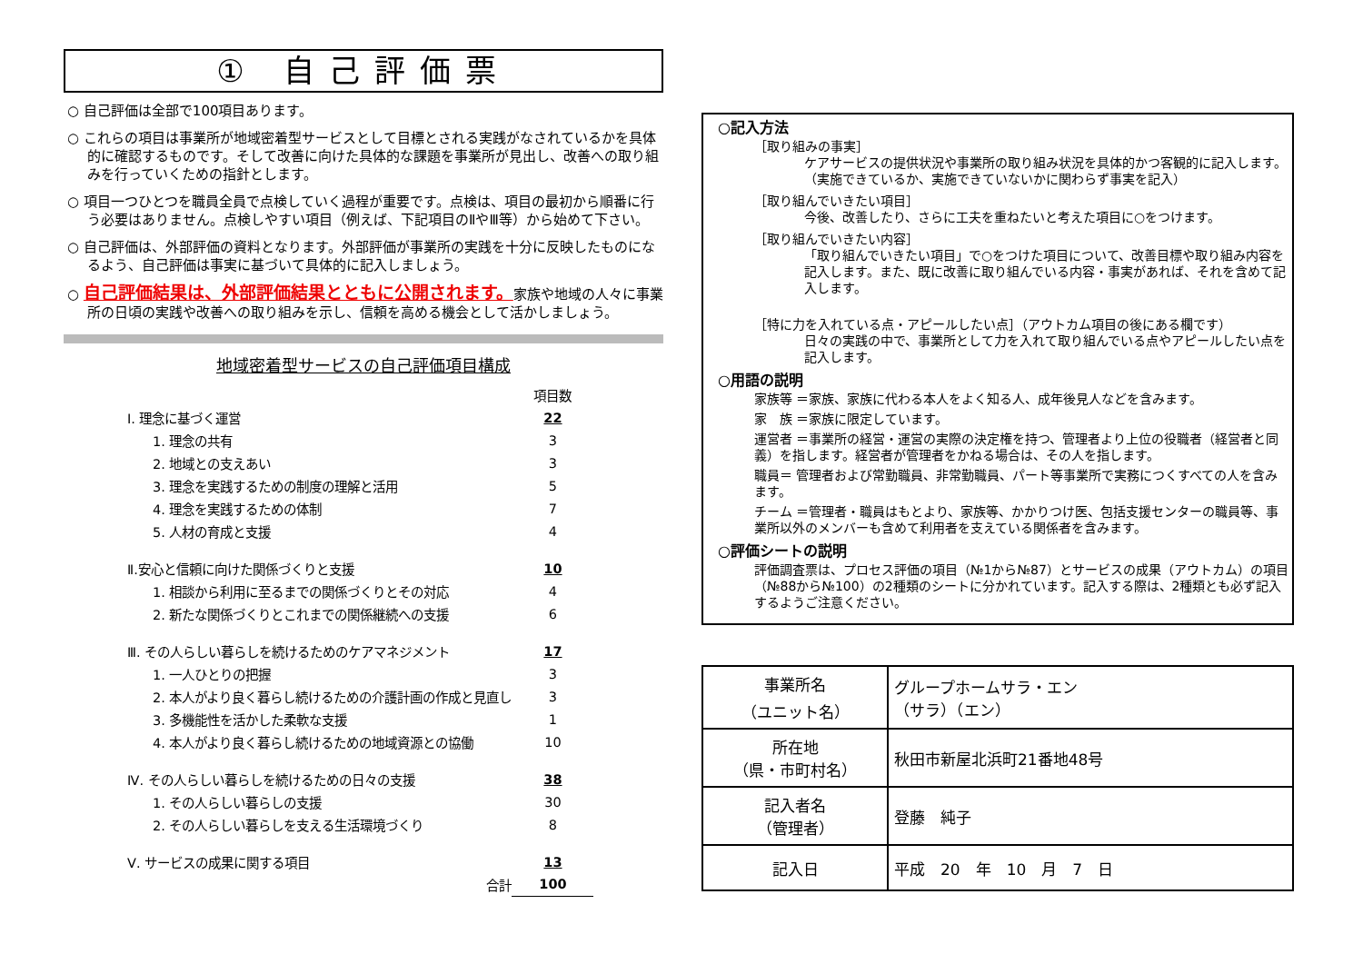① 自己評価票
○ 自己評価は全部で100項目あります。
○ これらの項目は事業所が地域密着型サービスとして目標とされる実践がなされているかを具体的に確認するものです。そして改善に向けた具体的な課題を事業所が見出し、改善への取り組みを行っていくための指針とします。
○ 項目一つひとつを職員全員で点検していく過程が重要です。点検は、項目の最初から順番に行う必要はありません。点検しやすい項目（例えば、下記項目のⅡやⅢ等）から始めて下さい。
○ 自己評価は、外部評価の資料となります。外部評価が事業所の実践を十分に反映したものになるよう、自己評価は事実に基づいて具体的に記入しましょう。
○ 自己評価結果は、外部評価結果とともに公開されます。家族や地域の人々に事業所の日頃の実践や改善への取り組みを示し、信頼を高める機会として活かしましょう。
地域密着型サービスの自己評価項目構成
| | 項目数 |
| Ⅰ. 理念に基づく運営 | 22 |
| 1. 理念の共有 | 3 |
| 2. 地域との支えあい | 3 |
| 3. 理念を実践するための制度の理解と活用 | 5 |
| 4. 理念を実践するための体制 | 7 |
| 5. 人材の育成と支援 | 4 |
| Ⅱ.安心と信頼に向けた関係づくりと支援 | 10 |
| 1. 相談から利用に至るまでの関係づくりとその対応 | 4 |
| 2. 新たな関係づくりとこれまでの関係継続への支援 | 6 |
| Ⅲ. その人らしい暮らしを続けるためのケアマネジメント | 17 |
| 1. 一人ひとりの把握 | 3 |
| 2. 本人がより良く暮らし続けるための介護計画の作成と見直し | 3 |
| 3. 多機能性を活かした柔軟な支援 | 1 |
| 4. 本人がより良く暮らし続けるための地域資源との協働 | 10 |
| Ⅳ. その人らしい暮らしを続けるための日々の支援 | 38 |
| 1. その人らしい暮らしの支援 | 30 |
| 2. その人らしい暮らしを支える生活環境づくり | 8 |
| Ⅴ. サービスの成果に関する項目 | 13 |
| 合計 | 100 |
○記入方法
［取り組みの事実］
ケアサービスの提供状況や事業所の取り組み状況を具体的かつ客観的に記入します。（実施できているか、実施できていないかに関わらず事実を記入）
［取り組んでいきたい項目］
今後、改善したり、さらに工夫を重ねたいと考えた項目に○をつけます。
［取り組んでいきたい内容］
「取り組んでいきたい項目」で○をつけた項目について、改善目標や取り組み内容を記入します。また、既に改善に取り組んでいる内容・事実があれば、それを含めて記入します。
［特に力を入れている点・アピールしたい点］（アウトカム項目の後にある欄です）
日々の実践の中で、事業所として力を入れて取り組んでいる点やアピールしたい点を記入します。
○用語の説明
家族等 ＝家族、家族に代わる本人をよく知る人、成年後見人などを含みます。
家　族 ＝家族に限定しています。
運営者 ＝事業所の経営・運営の実際の決定権を持つ、管理者より上位の役職者（経営者と同義）を指します。経営者が管理者をかねる場合は、その人を指します。
職員＝ 管理者および常勤職員、非常勤職員、パート等事業所で実務につくすべての人を含みます。
チーム ＝管理者・職員はもとより、家族等、かかりつけ医、包括支援センターの職員等、事業所以外のメンバーも含めて利用者を支えている関係者を含みます。
○評価シートの説明
評価調査票は、プロセス評価の項目（№1から№87）とサービスの成果（アウトカム）の項目（№88から№100）の2種類のシートに分かれています。記入する際は、2種類とも必ず記入するようご注意ください。
| 事業所名 （ユニット名） | グループホームサラ・エン （サラ）（エン） |
| 所在地 （県・市町村名） | 秋田市新屋北浜町21番地48号 |
| 記入者名 （管理者） | 登藤 純子 |
| 記入日 | 平成 20 年 10 月 7 日 |